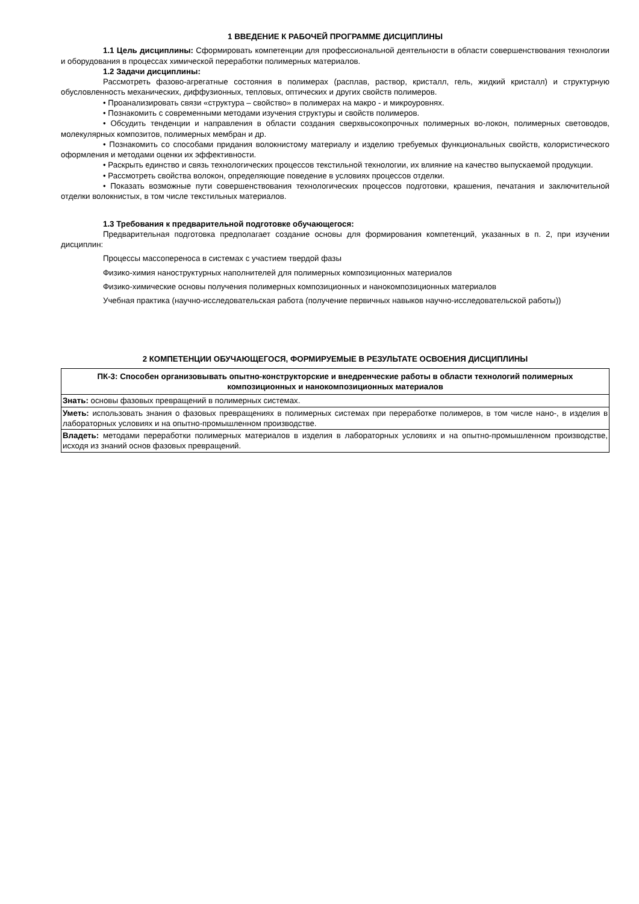1 ВВЕДЕНИЕ К РАБОЧЕЙ ПРОГРАММЕ ДИСЦИПЛИНЫ
1.1 Цель дисциплины: Сформировать компетенции для профессиональной деятельности в области совершенствования технологии и оборудования в процессах химической переработки полимерных материалов.
1.2 Задачи дисциплины:
Рассмотреть фазово-агрегатные состояния в полимерах (расплав, раствор, кристалл, гель, жидкий кристалл) и структурную обусловленность механических, диффузионных, тепловых, оптических и других свойств полимеров.
• Проанализировать связи «структура – свойство» в полимерах на макро - и микроуровнях.
• Познакомить с современными методами изучения структуры и свойств полимеров.
• Обсудить тенденции и направления в области создания сверхвысокопрочных полимерных во-локон, полимерных световодов, молекулярных композитов, полимерных мембран и др.
• Познакомить со способами придания волокнистому материалу и изделию требуемых функциональных свойств, колористического оформления и методами оценки их эффективности.
• Раскрыть единство и связь технологических процессов текстильной технологии, их влияние на качество выпускаемой продукции.
• Рассмотреть свойства волокон, определяющие поведение в условиях процессов отделки.
• Показать возможные пути совершенствования технологических процессов подготовки, крашения, печатания и заключительной отделки волокнистых, в том числе текстильных материалов.
1.3 Требования к предварительной подготовке обучающегося:
Предварительная подготовка предполагает создание основы для формирования компетенций, указанных в п. 2, при изучении дисциплин:
Процессы массопереноса в системах с участием твердой фазы
Физико-химия наноструктурных наполнителей для полимерных композиционных материалов
Физико-химические основы получения полимерных композиционных и нанокомпозиционных материалов
Учебная практика (научно-исследовательская работа (получение первичных навыков научно-исследовательской работы))
2 КОМПЕТЕНЦИИ ОБУЧАЮЩЕГОСЯ, ФОРМИРУЕМЫЕ В РЕЗУЛЬТАТЕ ОСВОЕНИЯ ДИСЦИПЛИНЫ
| ПК-3: Способен организовывать опытно-конструкторские и внедренческие работы в области технологий полимерных композиционных и нанокомпозиционных материалов |
| --- |
| Знать: основы фазовых превращений в полимерных системах. |
| Уметь: использовать знания о фазовых превращениях в полимерных системах при переработке полимеров, в том числе нано-, в изделия в лабораторных условиях и на опытно-промышленном производстве. |
| Владеть: методами переработки полимерных материалов в изделия в лабораторных условиях и на опытно-промышленном производстве, исходя из знаний основ фазовых превращений. |